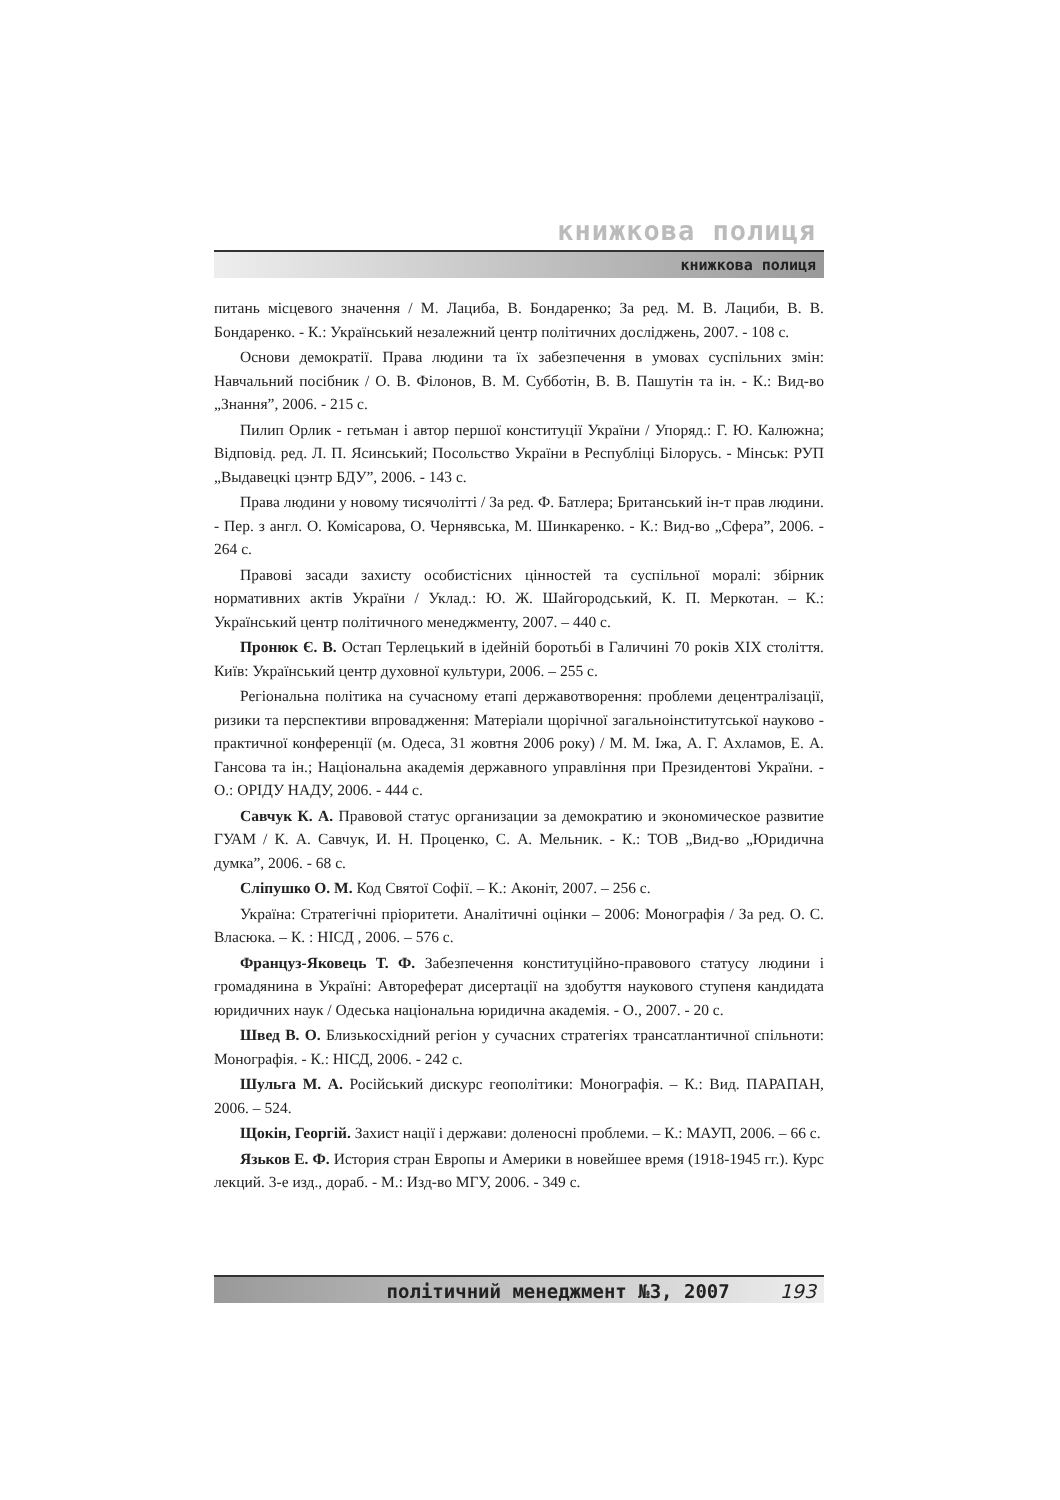книжкова полиця
книжкова полиця
питань місцевого значення / М. Лациба, В. Бондаренко; За ред. М. В. Лациби, В. В. Бондаренко. - К.: Український незалежний центр політичних досліджень, 2007. - 108 с.
Основи демократії. Права людини та їх забезпечення в умовах суспільних змін: Навчальний посібник / О. В. Філонов, В. М. Субботін, В. В. Пашутін та ін. - К.: Вид-во „Знання”, 2006. - 215 с.
Пилип Орлик - гетьман і автор першої конституції України / Упоряд.: Г. Ю. Калюжна; Відповід. ред. Л. П. Ясинський; Посольство України в Республіці Білорусь. - Мінськ: РУП „Выдавецкі цэнтр БДУ”, 2006. - 143 с.
Права людини у новому тисячолітті / За ред. Ф. Батлера; Британський ін-т прав людини. - Пер. з англ. О. Комісарова, О. Чернявська, М. Шинкаренко. - К.: Вид-во „Сфера”, 2006. - 264 с.
Правові засади захисту особистісних цінностей та суспільної моралі: збірник нормативних актів України / Уклад.: Ю. Ж. Шайгородський, К. П. Меркотан. – К.: Український центр політичного менеджменту, 2007. – 440 с.
Пронюк Є. В. Остап Терлецький в ідейній боротьбі в Галичині 70 років XIX століття. Київ: Український центр духовної культури, 2006. – 255 с.
Регіональна політика на сучасному етапі державотворення: проблеми децентралізації, ризики та перспективи впровадження: Матеріали щорічної загальноінститутської науково - практичної конференції (м. Одеса, 31 жовтня 2006 року) / М. М. Іжа, А. Г. Ахламов, Е. А. Гансова та ін.; Національна академія державного управління при Президентові України. - О.: ОРІДУ НАДУ, 2006. - 444 с.
Савчук К. А. Правовой статус организации за демократию и экономическое развитие ГУАМ / К. А. Савчук, И. Н. Проценко, С. А. Мельник. - К.: ТОВ „Вид-во „Юридична думка”, 2006. - 68 с.
Сліпушко О. М. Код Святої Софії. – К.: Аконіт, 2007. – 256 с.
Україна: Стратегічні пріоритети. Аналітичні оцінки – 2006: Монографія / За ред. О. С. Власюка. – К. : НІСД , 2006. – 576 с.
Француз-Яковець Т. Ф. Забезпечення конституційно-правового статусу людини і громадянина в Україні: Автореферат дисертації на здобуття наукового ступеня кандидата юридичних наук / Одеська національна юридична академія. - О., 2007. - 20 с.
Швед В. О. Близькосхідний регіон у сучасних стратегіях трансатлантичної спільноти: Монографія. - К.: НІСД, 2006. - 242 с.
Шульга М. А. Російський дискурс геополітики: Монографія. – К.: Вид. ПАРАПАН, 2006. – 524.
Щокін, Георгій. Захист нації і держави: доленосні проблеми. – К.: МАУП, 2006. – 66 с.
Язьков Е. Ф. История стран Европы и Америки в новейшее время (1918-1945 гг.). Курс лекций. 3-е изд., дораб. - М.: Изд-во МГУ, 2006. - 349 с.
політичний менеджмент №3, 2007 193